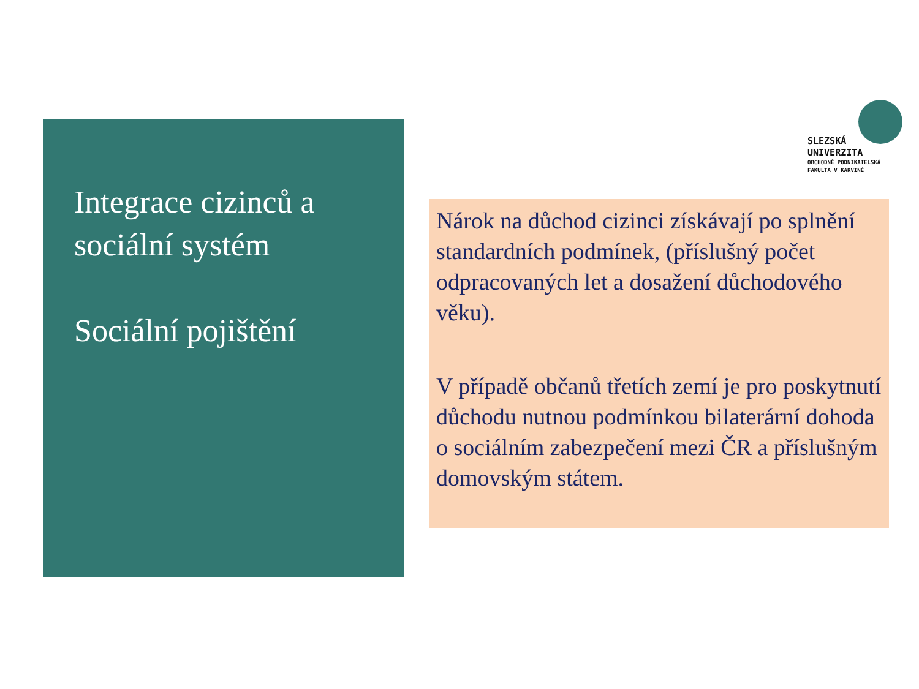Integrace cizinců a sociální systém
Sociální pojištění
SLEZSKÁ
UNIVERZITA
OBCHODNĚ PODNIKATELSKÁ
FAKULTA V KARVINÉ
Nárok na důchod cizinci získávají po splnění standardních podmínek, (příslušný počet odpracovaných let a dosažení důchodového věku).
V případě občanů třetích zemí je pro poskytnutí důchodu nutnou podmínkou bilaterární dohoda o sociálním zabezpečení mezi ČR a příslušným domovským státem.